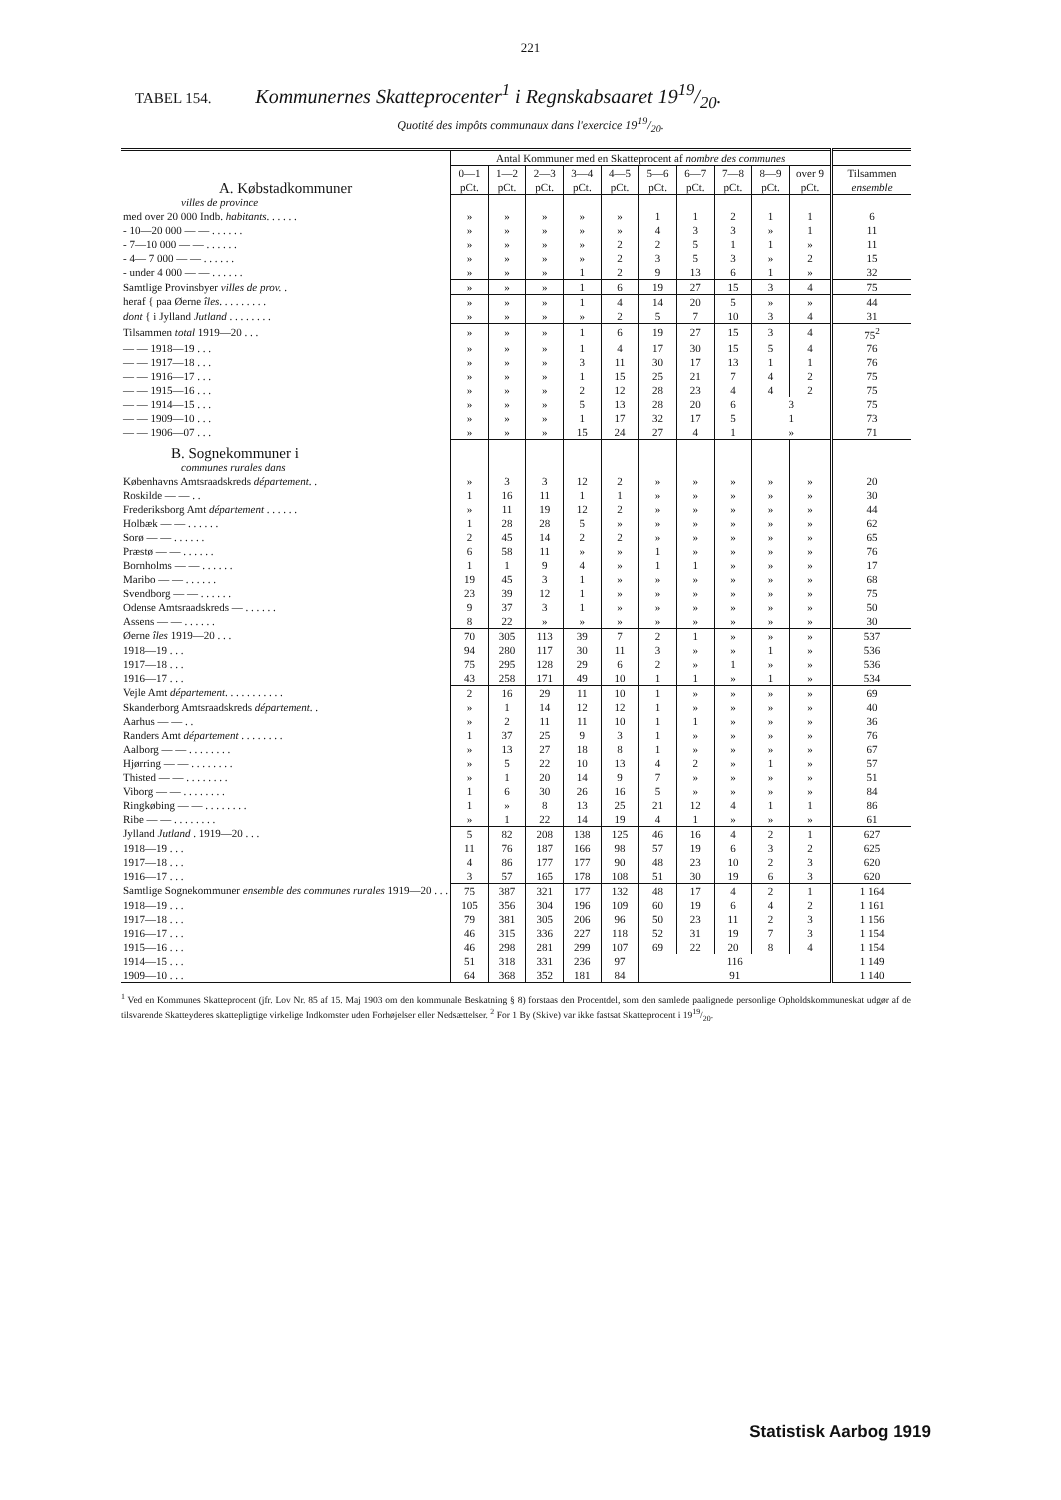221
TABEL 154. Kommunernes Skatteprocenter<sup>1</sup> i Regnskabsaaret 1919/20.
Quotité des impôts communaux dans l'exercice 1919/20.
| A. Købstadkommuner | Antal Kommuner med en Skatteprocent af nombre des communes | | | | | | | | | | |
| --- | --- | --- | --- | --- | --- | --- | --- | --- | --- | --- | --- |
| | 0—1 pCt. | 1—2 pCt. | 2—3 pCt. | 3—4 pCt. | 4—5 pCt. | 5—6 pCt. | 6—7 pCt. | 7—8 pCt. | 8—9 pCt. | over 9 pCt. | Tilsammen ensemble |
| villes de province | | | | | | | | | | | |
| med over 20 000 Indb. habitants . . . . . . | » | » | » | » | » | 1 | 1 | 2 | 1 | 1 | 6 |
| - 10—20 000 — — . . . . . . | » | » | » | » | » | 4 | 3 | 3 | » | 1 | 11 |
| - 7—10 000 — — . . . . . . | » | » | » | » | 2 | 2 | 5 | 1 | 1 | » | 11 |
| - 4— 7 000 — — . . . . . . | » | » | » | » | 2 | 3 | 5 | 3 | » | 2 | 15 |
| - under 4 000 — — . . . . . . | » | » | » | 1 | 2 | 9 | 13 | 6 | 1 | » | 32 |
| Samtlige Provinsbyer villes de prov. . | » | » | » | 1 | 6 | 19 | 27 | 15 | 3 | 4 | 75 |
| heraf { paa Øerne îles . . . . . . . . . | » | » | » | 1 | 4 | 14 | 20 | 5 | » | » | 44 |
| dont { i Jylland Jutland . . . . . . . . | » | » | » | » | 2 | 5 | 7 | 10 | 3 | 4 | 31 |
| Tilsammen total 1919—20 . . . | » | » | » | 1 | 6 | 19 | 27 | 15 | 3 | 4 | 75<sup>2</sup> |
| — — 1918—19 . . . | » | » | » | 1 | 4 | 17 | 30 | 15 | 5 | 4 | 76 |
| — — 1917—18 . . . | » | » | » | 3 | 11 | 30 | 17 | 13 | 1 | 1 | 76 |
| — — 1916—17 . . . | » | » | » | 1 | 15 | 25 | 21 | 7 | 4 | 2 | 75 |
| — — 1915—16 . . . | » | » | » | 2 | 12 | 28 | 23 | 4 | 4 | 2 | 75 |
| — — 1914—15 . . . | » | » | » | 5 | 13 | 28 | 20 | 6 | 3 | | 75 |
| — — 1909—10 . . . | » | » | » | 1 | 17 | 32 | 17 | 5 | 1 | | 73 |
| — — 1906—07 . . . | » | » | » | 15 | 24 | 27 | 4 | 1 | » | | 71 |
| B. Sognekommuner i | | | | | | | | | | | |
| communes rurales dans | | | | | | | | | | | |
| Københavns Amtsraadskreds département . . | » | 3 | 3 | 12 | 2 | » | » | » | » | » | 20 |
| Roskilde — — . . | 1 | 16 | 11 | 1 | 1 | » | » | » | » | » | 30 |
| Frederiksborg Amt département . . . . . . | » | 11 | 19 | 12 | 2 | » | » | » | » | » | 44 |
| Holbæk — — . . . . . . | 1 | 28 | 28 | 5 | » | » | » | » | » | » | 62 |
| Sorø — — . . . . . . | 2 | 45 | 14 | 2 | 2 | » | » | » | » | » | 65 |
| Præstø — — . . . . . . | 6 | 58 | 11 | » | » | 1 | » | » | » | » | 76 |
| Bornholms — — . . . . . . | 1 | 1 | 9 | 4 | » | 1 | 1 | » | » | » | 17 |
| Maribo — — . . . . . . | 19 | 45 | 3 | 1 | » | » | » | » | » | » | 68 |
| Svendborg — — . . . . . . | 23 | 39 | 12 | 1 | » | » | » | » | » | » | 75 |
| Odense Amtsraadskreds — . . . . . . | 9 | 37 | 3 | 1 | » | » | » | » | » | » | 50 |
| Assens — — . . . . . . | 8 | 22 | » | » | » | » | » | » | » | » | 30 |
| Øerne îles 1919—20 . . . | 70 | 305 | 113 | 39 | 7 | 2 | 1 | » | » | » | 537 |
| 1918—19 . . . | 94 | 280 | 117 | 30 | 11 | 3 | » | » | 1 | » | 536 |
| 1917—18 . . . | 75 | 295 | 128 | 29 | 6 | 2 | » | 1 | » | » | 536 |
| 1916—17 . . . | 43 | 258 | 171 | 49 | 10 | 1 | 1 | » | 1 | » | 534 |
| Vejle Amt département . . . . . . . . . . . | 2 | 16 | 29 | 11 | 10 | 1 | » | » | » | » | 69 |
| Skanderborg Amtsraadskreds département . . | » | 1 | 14 | 12 | 12 | 1 | » | » | » | » | 40 |
| Aarhus — — . . | » | 2 | 11 | 11 | 10 | 1 | 1 | » | » | » | 36 |
| Randers Amt département . . . . . . . . | 1 | 37 | 25 | 9 | 3 | 1 | » | » | » | » | 76 |
| Aalborg — — . . . . . . . . | » | 13 | 27 | 18 | 8 | 1 | » | » | » | » | 67 |
| Hjørring — — . . . . . . . . | » | 5 | 22 | 10 | 13 | 4 | 2 | » | 1 | » | 57 |
| Thisted — — . . . . . . . . | » | 1 | 20 | 14 | 9 | 7 | » | » | » | » | 51 |
| Viborg — — . . . . . . . . | 1 | 6 | 30 | 26 | 16 | 5 | » | » | » | » | 84 |
| Ringkøbing — — . . . . . . . . | 1 | » | 8 | 13 | 25 | 21 | 12 | 4 | 1 | 1 | 86 |
| Ribe — — . . . . . . . . | » | 1 | 22 | 14 | 19 | 4 | 1 | » | » | » | 61 |
| Jylland Jutland . 1919—20 . . . | 5 | 82 | 208 | 138 | 125 | 46 | 16 | 4 | 2 | 1 | 627 |
| 1918—19 . . . | 11 | 76 | 187 | 166 | 98 | 57 | 19 | 6 | 3 | 2 | 625 |
| 1917—18 . . . | 4 | 86 | 177 | 177 | 90 | 48 | 23 | 10 | 2 | 3 | 620 |
| 1916—17 . . . | 3 | 57 | 165 | 178 | 108 | 51 | 30 | 19 | 6 | 3 | 620 |
| Samtlige Sognekommuner ensemble des communes rurales 1919—20 . . . | 75 | 387 | 321 | 177 | 132 | 48 | 17 | 4 | 2 | 1 | 1 164 |
| 1918—19 . . . | 105 | 356 | 304 | 196 | 109 | 60 | 19 | 6 | 4 | 2 | 1 161 |
| 1917—18 . . . | 79 | 381 | 305 | 206 | 96 | 50 | 23 | 11 | 2 | 3 | 1 156 |
| 1916—17 . . . | 46 | 315 | 336 | 227 | 118 | 52 | 31 | 19 | 7 | 3 | 1 154 |
| 1915—16 . . . | 46 | 298 | 281 | 299 | 107 | 69 | 22 | 20 | 8 | 4 | 1 154 |
| 1914—15 . . . | 51 | 318 | 331 | 236 | 97 | 116 | | | | | 1 149 |
| 1909—10 . . . | 64 | 368 | 352 | 181 | 84 | 91 | | | | | 1 140 |
<sup>1</sup> Ved en Kommunes Skatteprocent (jfr. Lov Nr. 85 af 15. Maj 1903 om den kommunale Beskatning § 8) forstaas den Procentdel, som den samlede paalignede personlige Opholdskommuneskat udgør af de tilsvarende Skatteyderes skattepligtige virkelige Indkomster uden Forhøjelser eller Nedsættelser. <sup>2</sup> For 1 By (Skive) var ikke fastsat Skatteprocent i 1919/20.
Statistisk Aarbog 1919